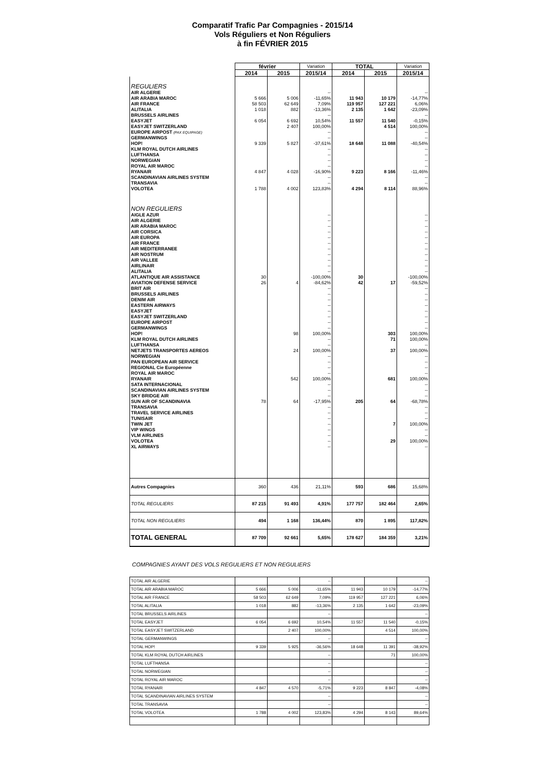Comparatif Trafic Par Compagnies - 2015/14
Vols Réguliers et Non Réguliers
à fin FÉVRIER 2015
| | février | | Variation | TOTAL | | Variation |
| --- | --- | --- | --- | --- | --- | --- |
| | 2014 | 2015 | 2015/14 | 2014 | 2015 | 2015/14 |
| REGULIERS | | | | | | |
| AIR ALGERIE | | | -- | | | -- |
| AIR ARABIA MAROC | 5 666 | 5 006 | -11,65% | 11 943 | 10 179 | -14,77% |
| AIR FRANCE | 58 503 | 62 649 | 7,09% | 119 957 | 127 221 | 6,06% |
| ALITALIA | 1 018 | 882 | -13,36% | 2 135 | 1 642 | -23,09% |
| BRUSSELS AIRLINES | | | -- | | | -- |
| EASYJET | 6 054 | 6 692 | 10,54% | 11 557 | 11 540 | -0,15% |
| EASYJET SWITZERLAND | | 2 407 | 100,00% | | 4 514 | 100,00% |
| EUROPE AIRPOST (PAX EQUIPAGE) | | | -- | | | -- |
| GERMANWINGS | | | -- | | | -- |
| HOP! | 9 339 | 5 827 | -37,61% | 18 648 | 11 088 | -40,54% |
| KLM ROYAL DUTCH AIRLINES | | | -- | | | -- |
| LUFTHANSA | | | -- | | | -- |
| NORWEGIAN | | | -- | | | -- |
| ROYAL AIR MAROC | | | -- | | | -- |
| RYANAIR | 4 847 | 4 028 | -16,90% | 9 223 | 8 166 | -11,46% |
| SCANDINAVIAN AIRLINES SYSTEM | | | -- | | | -- |
| TRANSAVIA | | | -- | | | -- |
| VOLOTEA | 1 788 | 4 002 | 123,83% | 4 294 | 8 114 | 88,96% |
| NON REGULIERS | | | | | | |
| AIGLE AZUR | | | -- | | | -- |
| AIR ALGERIE | | | -- | | | -- |
| AIR ARABIA MAROC | | | -- | | | -- |
| AIR CORSICA | | | -- | | | -- |
| AIR EUROPA | | | -- | | | -- |
| AIR FRANCE | | | -- | | | -- |
| AIR MEDITERRANEE | | | -- | | | -- |
| AIR NOSTRUM | | | -- | | | -- |
| AIR VALLEE | | | -- | | | -- |
| AIRLINAIR | | | -- | | | -- |
| ALITALIA | | | -- | | | -- |
| ATLANTIQUE AIR ASSISTANCE | 30 | | -100,00% | 30 | | -100,00% |
| AVIATION DEFENSE SERVICE | 26 | 4 | -84,62% | 42 | 17 | -59,52% |
| BRIT AIR | | | -- | | | -- |
| BRUSSELS AIRLINES | | | -- | | | -- |
| DENIM AIR | | | -- | | | -- |
| EASTERN AIRWAYS | | | -- | | | -- |
| EASYJET | | | -- | | | -- |
| EASYJET SWITZERLAND | | | -- | | | -- |
| EUROPE AIRPOST | | | -- | | | -- |
| GERMANWINGS | | | -- | | | -- |
| HOP! | | 98 | 100,00% | | 303 | 100,00% |
| KLM ROYAL DUTCH AIRLINES | | | -- | | 71 | 100,00% |
| LUFTHANSA | | | -- | | | -- |
| NETJETS TRANSPORTES AEREOS | | 24 | 100,00% | | 37 | 100,00% |
| NORWEGIAN | | | -- | | | -- |
| PAN EUROPEAN AIR SERVICE | | | -- | | | -- |
| REGIONAL Cie Européenne | | | -- | | | -- |
| ROYAL AIR MAROC | | | -- | | | -- |
| RYANAIR | | 542 | 100,00% | | 681 | 100,00% |
| SATA INTERNACIONAL | | | -- | | | -- |
| SCANDINAVIAN AIRLINES SYSTEM | | | -- | | | -- |
| SKY BRIDGE AIR | | | -- | | | -- |
| SUN AIR OF SCANDINAVIA | 78 | 64 | -17,95% | 205 | 64 | -68,78% |
| TRANSAVIA | | | -- | | | -- |
| TRAVEL SERVICE AIRLINES | | | -- | | | -- |
| TUNISAIR | | | -- | | | -- |
| TWIN JET | | | -- | | 7 | 100,00% |
| VIP WINGS | | | -- | | | -- |
| VLM AIRLINES | | | -- | | | -- |
| VOLOTEA | | | -- | | 29 | 100,00% |
| XL AIRWAYS | | | -- | | | -- |
| Autres Compagnies | 360 | 436 | 21,11% | 593 | 686 | 15,68% |
| TOTAL REGULIERS | 87 215 | 91 493 | 4,91% | 177 757 | 182 464 | 2,65% |
| TOTAL NON REGULIERS | 494 | 1 168 | 136,44% | 870 | 1 895 | 117,82% |
| TOTAL GENERAL | 87 709 | 92 661 | 5,65% | 178 627 | 184 359 | 3,21% |
COMPAGNIES AYANT DES VOLS REGULIERS ET NON REGULIERS
| TOTAL AIR ALGERIE | | | -- | | | -- |
| TOTAL AIR ARABIA MAROC | 5 666 | 5 006 | -11,65% | 11 943 | 10 179 | -14,77% |
| TOTAL AIR FRANCE | 58 503 | 62 649 | 7,09% | 119 957 | 127 221 | 6,06% |
| TOTAL ALITALIA | 1 018 | 882 | -13,36% | 2 135 | 1 642 | -23,09% |
| TOTAL BRUSSELS AIRLINES | | | -- | | | -- |
| TOTAL EASYJET | 6 054 | 6 692 | 10,54% | 11 557 | 11 540 | -0,15% |
| TOTAL EASYJET SWITZERLAND | | 2 407 | 100,00% | | 4 514 | 100,00% |
| TOTAL GERMANWINGS | | | -- | | | -- |
| TOTAL HOP! | 9 339 | 5 925 | -36,56% | 18 648 | 11 391 | -38,92% |
| TOTAL KLM ROYAL DUTCH AIRLINES | | | -- | | 71 | 100,00% |
| TOTAL LUFTHANSA | | | -- | | | -- |
| TOTAL NORWEGIAN | | | -- | | | -- |
| TOTAL ROYAL AIR MAROC | | | -- | | | -- |
| TOTAL RYANAIR | 4 847 | 4 570 | -5,71% | 9 223 | 8 847 | -4,08% |
| TOTAL SCANDINAVIAN AIRLINES SYSTEM | | | -- | | | -- |
| TOTAL TRANSAVIA | | | -- | | | -- |
| TOTAL VOLOTEA | 1 788 | 4 002 | 123,83% | 4 294 | 8 143 | 89,64% |